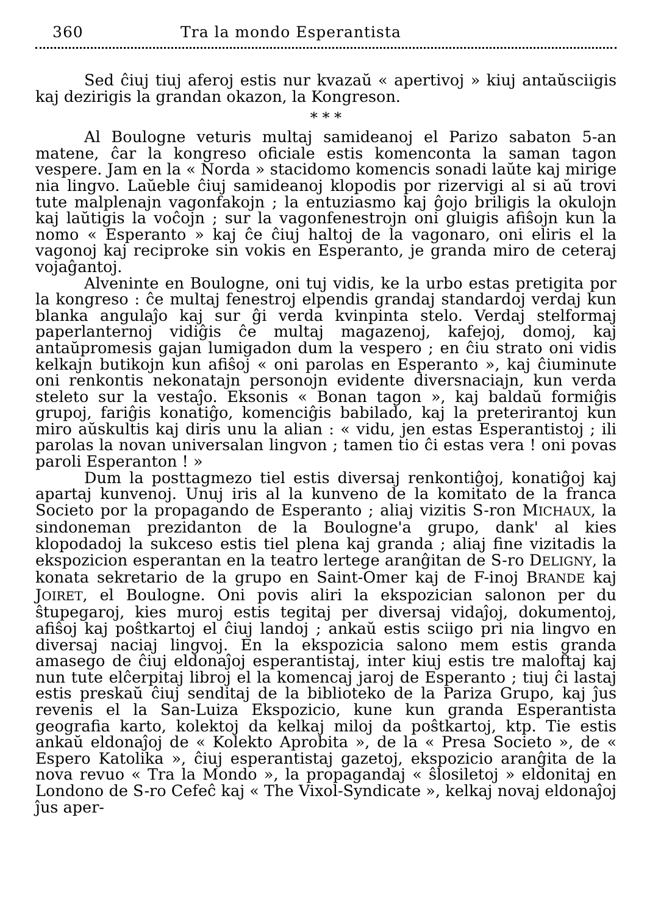360 Tra la mondo Esperantista
Sed ĉiuj tiuj aferoj estis nur kvazaŭ « apertivoj » kiuj antaŭsciigis kaj dezirigis la grandan okazon, la Kongreson.
* * *
Al Boulogne veturis multaj samideanoj el Parizo sabaton 5-an matene, ĉar la kongreso oficiale estis komenconta la saman tagon vespere. Jam en la « Norda » stacidomo komencis sonadi laŭte kaj mirige nia lingvo. Laŭeble ĉiuj samideanoj klopodis por rizervigi al si aŭ trovi tute malplenajn vagonfakojn ; la entuziasmo kaj ĝojo briligis la okulojn kaj laŭtigis la voĉojn ; sur la vagonfenestrojn oni gluigis afiŝojn kun la nomo « Esperanto » kaj ĉe ĉiuj haltoj de la vagonaro, oni eliris el la vagonoj kaj reciproke sin vokis en Esperanto, je granda miro de ceteraj vojaĝantoj.
Alveninte en Boulogne, oni tuj vidis, ke la urbo estas pretigita por la kongreso : ĉe multaj fenestroj elpendis grandaj standardoj verdaj kun blanka angulaĵo kaj sur ĝi verda kvinpinta stelo. Verdaj stelformaj paperlanternoj vidiĝis ĉe multaj magazenoj, kafejoj, domoj, kaj antaŭpromesis gajan lumigadon dum la vespero ; en ĉiu strato oni vidis kelkajn butikojn kun afiŝoj « oni parolas en Esperanto », kaj ĉiuminute oni renkontis nekonatajn personojn evidente diversnaciajn, kun verda steleto sur la vestaĵo. Eksonis « Bonan tagon », kaj baldaŭ formiĝis grupoj, fariĝis konatiĝo, komenciĝis babilado, kaj la preterirantoj kun miro aŭskultis kaj diris unu la alian : « vidu, jen estas Esperantistoj ; ili parolas la novan universalan lingvon ; tamen tio ĉi estas vera ! oni povas paroli Esperanton ! »
Dum la posttagmezo tiel estis diversaj renkontiĝoj, konatiĝoj kaj apartaj kunvenoj. Unuj iris al la kunveno de la komitato de la franca Societo por la propagando de Esperanto ; aliaj vizitis S-ron MICHAUX, la sindoneman prezidanton de la Boulogne'a grupo, dank' al kies klopodadoj la sukceso estis tiel plena kaj granda ; aliaj fine vizitadis la ekspozicion esperantan en la teatro lertege aranĝitan de S-ro DELIGNY, la konata sekretario de la grupo en Saint-Omer kaj de F-inoj BRANDE kaj JOIRET, el Boulogne. Oni povis aliri la ekspozician salonon per du ŝtupegaroj, kies muroj estis tegitaj per diversaj vidaĵoj, dokumentoj, afiŝoj kaj poŝtkartoj el ĉiuj landoj ; ankaŭ estis sciigo pri nia lingvo en diversaj naciaj lingvoj. En la ekspozicia salono mem estis granda amasego de ĉiuj eldonaĵoj esperantistaj, inter kiuj estis tre maloftaj kaj nun tute elĉerpitaj libroj el la komencaj jaroj de Esperanto ; tiuj ĉi lastaj estis preskaŭ ĉiuj senditaj de la biblioteko de la Pariza Grupo, kaj ĵus revenis el la San-Luiza Ekspozicio, kune kun granda Esperantista geografia karto, kolektoj da kelkaj miloj da poŝtkartoj, ktp. Tie estis ankaŭ eldonaĵoj de « Kolekto Aprobita », de la « Presa Societo », de « Espero Katolika », ĉiuj esperantistaj gazetoj, ekspozicio aranĝita de la nova revuo « Tra la Mondo », la propagandaj « ŝlosiletoj » eldonitaj en Londono de S-ro Cefeĉ kaj « The Vixol-Syndicate », kelkaj novaj eldonaĵoj ĵus aper-